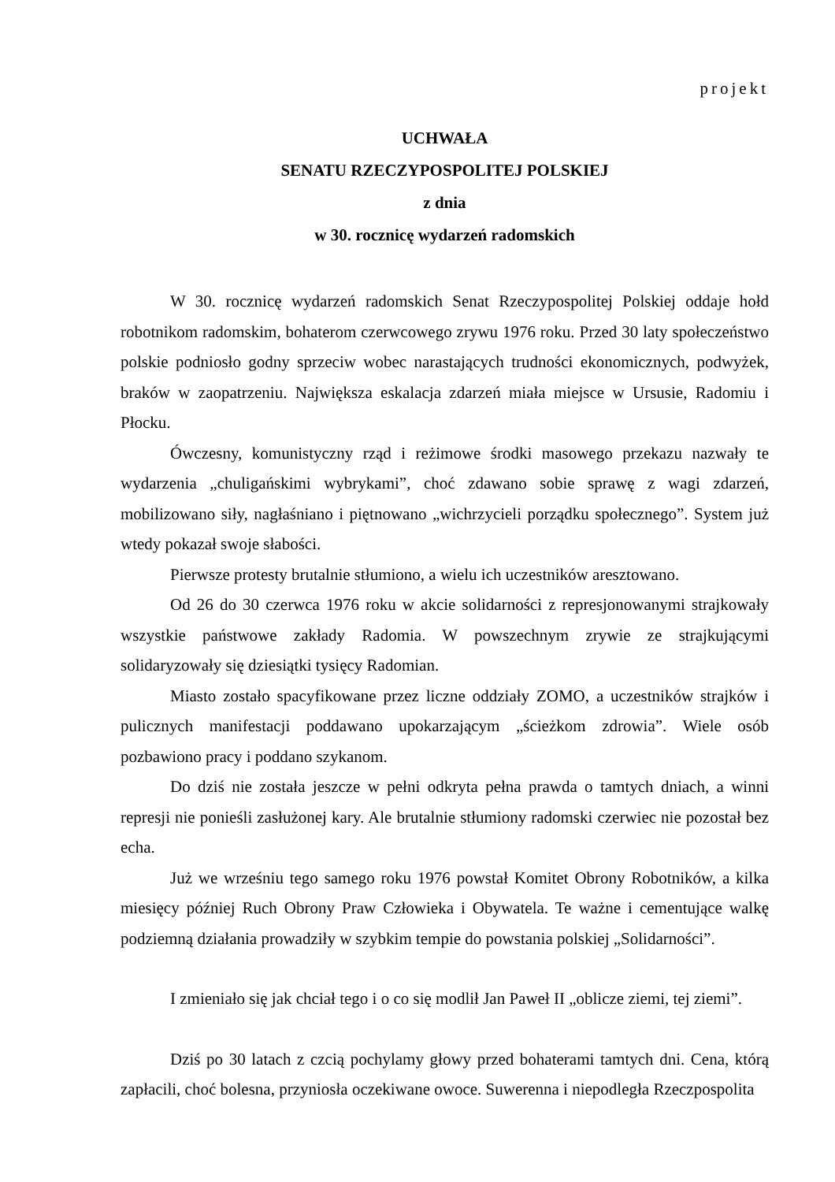projekt
UCHWAŁA
SENATU RZECZYPOSPOLITEJ POLSKIEJ
z dnia
w 30. rocznicę wydarzeń radomskich
W 30. rocznicę wydarzeń radomskich Senat Rzeczypospolitej Polskiej oddaje hołd robotnikom radomskim, bohaterom czerwcowego zrywu 1976 roku. Przed 30 laty społeczeństwo polskie podniosło godny sprzeciw wobec narastających trudności ekonomicznych, podwyżek, braków w zaopatrzeniu. Największa eskalacja zdarzeń miała miejsce w Ursusie, Radomiu i Płocku.
Ówczesny, komunistyczny rząd i reżimowe środki masowego przekazu nazwały te wydarzenia „chuligańskimi wybrykami”, choć zdawano sobie sprawę z wagi zdarzeń, mobilizowano siły, nagłaśniano i piętnowano „wichrzycieli porządku społecznego”. System już wtedy pokazał swoje słabości.
Pierwsze protesty brutalnie stłumiono, a wielu ich uczestników aresztowano.
Od 26 do 30 czerwca 1976 roku w akcie solidarności z represjonowanymi strajkowały wszystkie państwowe zakłady Radomia. W powszechnym zrywie ze strajkującymi solidaryzowały się dziesiątki tysięcy Radomian.
Miasto zostało spacyfikowane przez liczne oddziały ZOMO, a uczestników strajków i pulicznych manifestacji poddawano upokarzającym „ścieżkom zdrowia”. Wiele osób pozbawiono pracy i poddano szykanom.
Do dziś nie została jeszcze w pełni odkryta pełna prawda o tamtych dniach, a winni represji nie ponieśli zasłużonej kary. Ale brutalnie stłumiony radomski czerwiec nie pozostał bez echa.
Już we wrześniu tego samego roku 1976 powstał Komitet Obrony Robotników, a kilka miesięcy później Ruch Obrony Praw Człowieka i Obywatela. Te ważne i cementujące walkę podziemną działania prowadziły w szybkim tempie do powstania polskiej „Solidarności”.
I zmieniało się jak chciał tego i o co się modlił Jan Paweł II „oblicze ziemi, tej ziemi”.
Dziś po 30 latach z czcią pochylamy głowy przed bohaterami tamtych dni. Cena, którą zapłacili, choć bolesna, przyniosła oczekiwane owoce. Suwerenna i niepodległa Rzeczpospolita